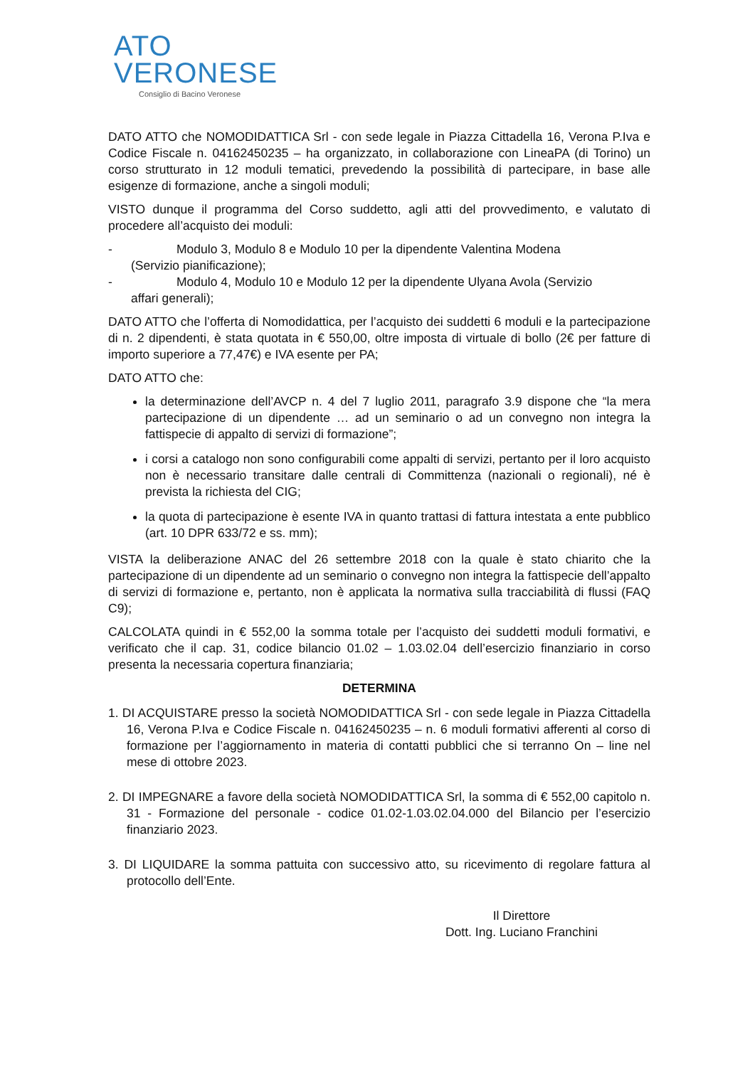ATO
VERONESE
Consiglio di Bacino Veronese
DATO ATTO che NOMODIDATTICA Srl - con sede legale in Piazza Cittadella 16, Verona P.Iva e Codice Fiscale n. 04162450235 – ha organizzato, in collaborazione con LineaPA (di Torino) un corso strutturato in 12 moduli tematici, prevedendo la possibilità di partecipare, in base alle esigenze di formazione, anche a singoli moduli;
VISTO dunque il programma del Corso suddetto, agli atti del provvedimento, e valutato di procedere all’acquisto dei moduli:
- Modulo 3, Modulo 8 e Modulo 10 per la dipendente Valentina Modena
(Servizio pianificazione);
- Modulo 4, Modulo 10 e Modulo 12 per la dipendente Ulyana Avola (Servizio
affari generali);
DATO ATTO che l’offerta di Nomodidattica, per l’acquisto dei suddetti 6 moduli e la partecipazione di n. 2 dipendenti, è stata quotata in € 550,00, oltre imposta di virtuale di bollo (2€ per fatture di importo superiore a 77,47€) e IVA esente per PA;
DATO ATTO che:
la determinazione dell’AVCP n. 4 del 7 luglio 2011, paragrafo 3.9 dispone che “la mera partecipazione di un dipendente … ad un seminario o ad un convegno non integra la fattispecie di appalto di servizi di formazione”;
i corsi a catalogo non sono configurabili come appalti di servizi, pertanto per il loro acquisto non è necessario transitare dalle centrali di Committenza (nazionali o regionali), né è prevista la richiesta del CIG;
la quota di partecipazione è esente IVA in quanto trattasi di fattura intestata a ente pubblico (art. 10 DPR 633/72 e ss. mm);
VISTA la deliberazione ANAC del 26 settembre 2018 con la quale è stato chiarito che la partecipazione di un dipendente ad un seminario o convegno non integra la fattispecie dell’appalto di servizi di formazione e, pertanto, non è applicata la normativa sulla tracciabilità di flussi (FAQ C9);
CALCOLATA quindi in € 552,00 la somma totale per l’acquisto dei suddetti moduli formativi, e verificato che il cap. 31, codice bilancio 01.02 – 1.03.02.04 dell’esercizio finanziario in corso presenta la necessaria copertura finanziaria;
DETERMINA
1. DI ACQUISTARE presso la società NOMODIDATTICA Srl - con sede legale in Piazza Cittadella 16, Verona P.Iva e Codice Fiscale n. 04162450235 – n. 6 moduli formativi afferenti al corso di formazione per l’aggiornamento in materia di contatti pubblici che si terranno On – line nel mese di ottobre 2023.
2. DI IMPEGNARE a favore della società NOMODIDATTICA Srl, la somma di € 552,00 capitolo n. 31 - Formazione del personale - codice 01.02-1.03.02.04.000 del Bilancio per l’esercizio finanziario 2023.
3. DI LIQUIDARE la somma pattuita con successivo atto, su ricevimento di regolare fattura al protocollo dell’Ente.
Il Direttore
Dott. Ing. Luciano Franchini